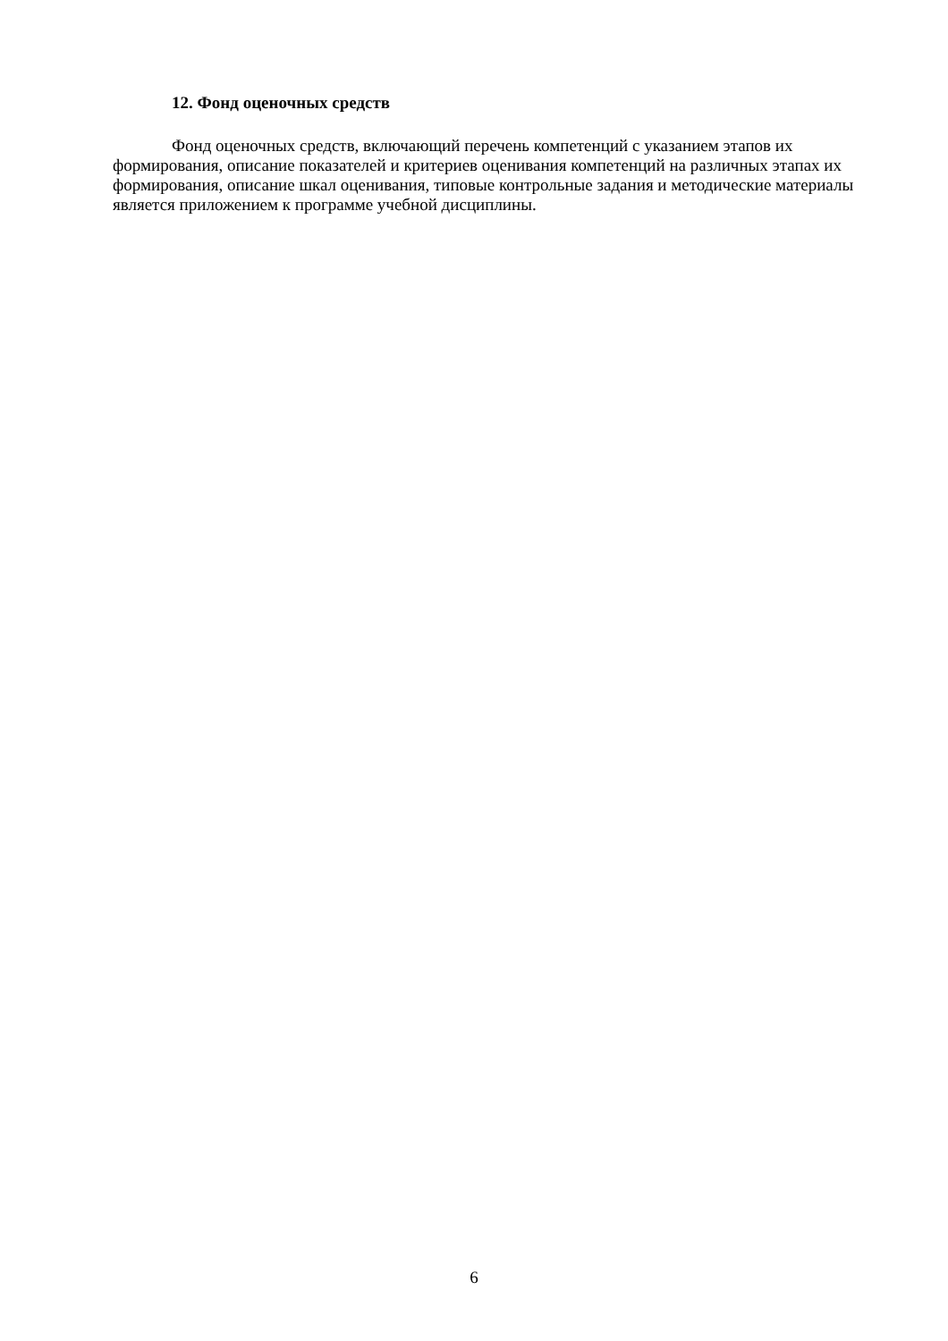12. Фонд оценочных средств
Фонд оценочных средств, включающий перечень компетенций с указанием этапов их формирования, описание показателей и критериев оценивания компетенций на различных этапах их формирования, описание шкал оценивания, типовые контрольные задания и методические материалы является приложением к программе учебной дисциплины.
6